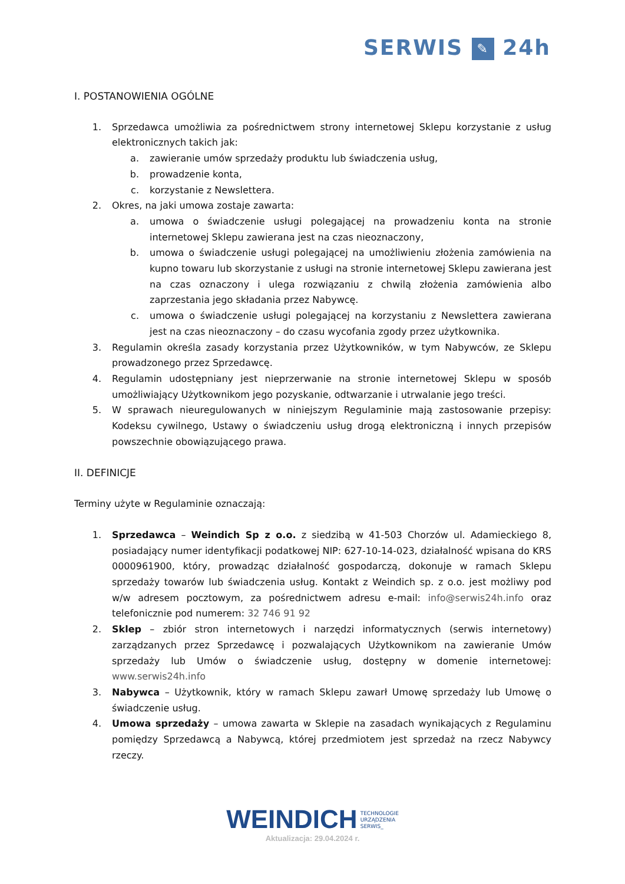SERWIS ✎ 24h
I. POSTANOWIENIA OGÓLNE
1. Sprzedawca umożliwia za pośrednictwem strony internetowej Sklepu korzystanie z usług elektronicznych takich jak:
a. zawieranie umów sprzedaży produktu lub świadczenia usług,
b. prowadzenie konta,
c. korzystanie z Newslettera.
2. Okres, na jaki umowa zostaje zawarta:
a. umowa o świadczenie usługi polegającej na prowadzeniu konta na stronie internetowej Sklepu zawierana jest na czas nieoznaczony,
b. umowa o świadczenie usługi polegającej na umożliwieniu złożenia zamówienia na kupno towaru lub skorzystanie z usługi na stronie internetowej Sklepu zawierana jest na czas oznaczony i ulega rozwiązaniu z chwilą złożenia zamówienia albo zaprzestania jego składania przez Nabywcę.
c. umowa o świadczenie usługi polegającej na korzystaniu z Newslettera zawierana jest na czas nieoznaczony – do czasu wycofania zgody przez użytkownika.
3. Regulamin określa zasady korzystania przez Użytkowników, w tym Nabywców, ze Sklepu prowadzonego przez Sprzedawcę.
4. Regulamin udostępniany jest nieprzerwanie na stronie internetowej Sklepu w sposób umożliwiający Użytkownikom jego pozyskanie, odtwarzanie i utrwalanie jego treści.
5. W sprawach nieuregulowanych w niniejszym Regulaminie mają zastosowanie przepisy: Kodeksu cywilnego, Ustawy o świadczeniu usług drogą elektroniczną i innych przepisów powszechnie obowiązującego prawa.
II. DEFINICJE
Terminy użyte w Regulaminie oznaczają:
1. Sprzedawca – Weindich Sp z o.o. z siedzibą w 41-503 Chorzów ul. Adamieckiego 8, posiadający numer identyfikacji podatkowej NIP: 627-10-14-023, działalność wpisana do KRS 0000961900, który, prowadząc działalność gospodarczą, dokonuje w ramach Sklepu sprzedaży towarów lub świadczenia usług. Kontakt z Weindich sp. z o.o. jest możliwy pod w/w adresem pocztowym, za pośrednictwem adresu e-mail: info@serwis24h.info oraz telefonicznie pod numerem: 32 746 91 92
2. Sklep – zbiór stron internetowych i narzędzi informatycznych (serwis internetowy) zarządzanych przez Sprzedawcę i pozwalających Użytkownikom na zawieranie Umów sprzedaży lub Umów o świadczenie usług, dostępny w domenie internetowej: www.serwis24h.info
3. Nabywca – Użytkownik, który w ramach Sklepu zawarł Umowę sprzedaży lub Umowę o świadczenie usług.
4. Umowa sprzedaży – umowa zawarta w Sklepie na zasadach wynikających z Regulaminu pomiędzy Sprzedawcą a Nabywcą, której przedmiotem jest sprzedaż na rzecz Nabywcy rzeczy.
WEINDICH TECHNOLOGIE
URZĄDZENIA
SERWIS_
Aktualizacja: 29.04.2024 r.